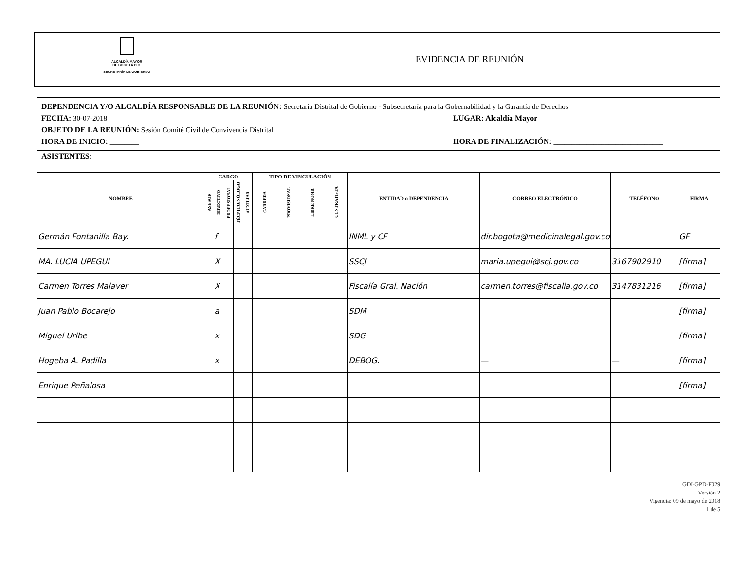ALCALDÍA MAYOR
DE BOGOTÁ D.C.
SECRETARÍA DE GOBIERNO
EVIDENCIA DE REUNIÓN
DEPENDENCIA Y/O ALCALDÍA RESPONSABLE DE LA REUNIÓN: Secretaría Distrital de Gobierno - Subsecretaría para la Gobernabilidad y la Garantía de Derechos
FECHA: 30-07-2018 LUGAR: Alcaldía Mayor
OBJETO DE LA REUNIÓN: Sesión Comité Civil de Convivencia Distrital
HORA DE INICIO: ________ HORA DE FINALIZACIÓN: ______________________________
ASISTENTES:
| NOMBRE | CARGO | | | | | TIPO DE VINCULACIÓN | | | | ENTIDAD o DEPENDENCIA | CORREO ELECTRÓNICO | TELÉFONO | FIRMA |
| --- | --- | --- | --- | --- | --- | --- | --- | --- | --- | --- | --- | --- | --- |
| | ASESOR | DIRECTIVO | PROFESIONAL | TÉCNICO/NÓLOGO | AUXILIAR | CARRERA | PROVISIONAL | LIBRE NOMB. | CONTRATISTA | | | | |
| Germán Fontanilla Bay. | | f | | | | | | | | INML y CF | dir.bogota@medicinalegal.gov.co | | GF |
| MA. LUCIA UPEGUI | | X | | | | | | | | SSCJ | maria.upegui@scj.gov.co | 3167902910 | [firma] |
| Carmen Torres Malaver | | X | | | | | | | | Fiscalía Gral. Nación | carmen.torres@fiscalia.gov.co | 3147831216 | [firma] |
| Juan Pablo Bocarejo | | a | | | | | | | | SDM | | | [firma] |
| Miguel Uribe | | x | | | | | | | | SDG | | | [firma] |
| Hogeba A. Padilla | | x | | | | | | | | DEBOG. | — | — | [firma] |
| Enrique Peñalosa | | | | | | | | | | | | | [firma] |
GDI-GPD-F029
Versión 2
Vigencia: 09 de mayo de 2018
1 de 5